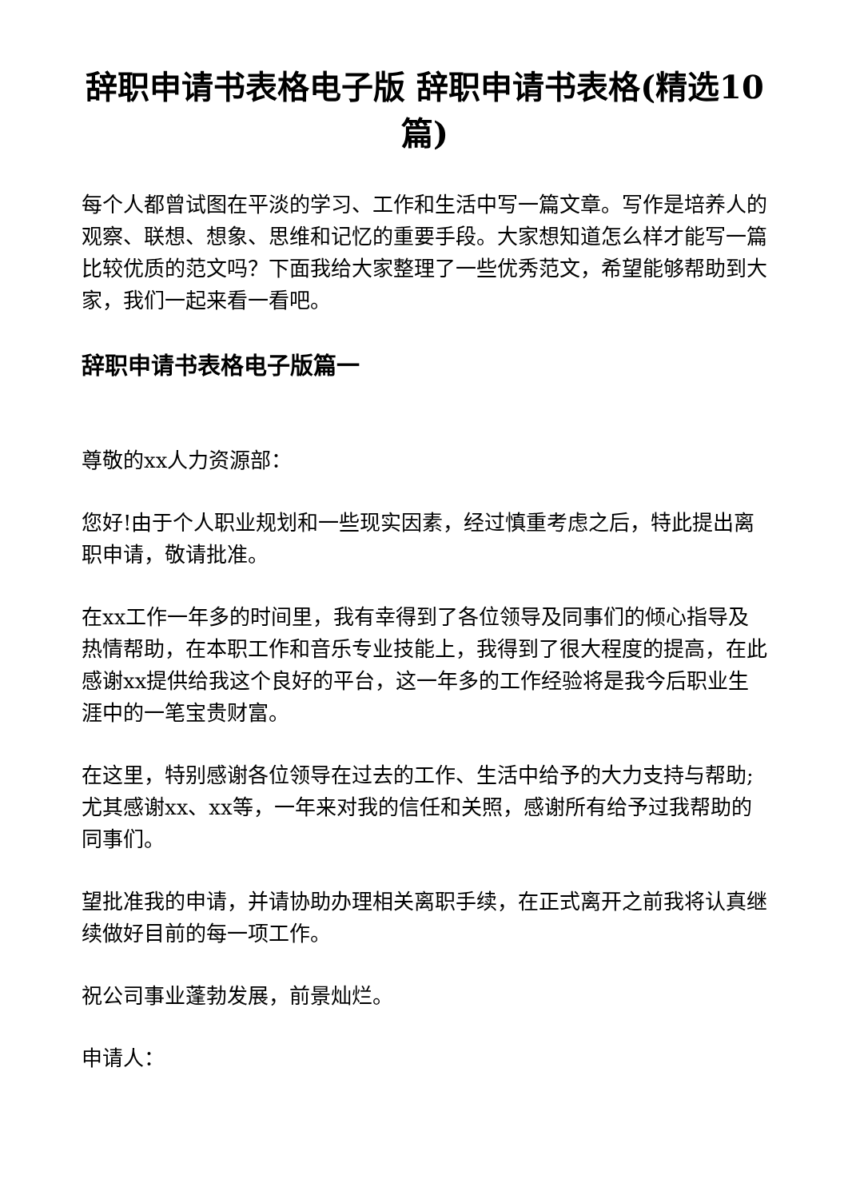辞职申请书表格电子版 辞职申请书表格(精选10篇)
每个人都曾试图在平淡的学习、工作和生活中写一篇文章。写作是培养人的观察、联想、想象、思维和记忆的重要手段。大家想知道怎么样才能写一篇比较优质的范文吗？下面我给大家整理了一些优秀范文，希望能够帮助到大家，我们一起来看一看吧。
辞职申请书表格电子版篇一
尊敬的xx人力资源部：
您好!由于个人职业规划和一些现实因素，经过慎重考虑之后，特此提出离职申请，敬请批准。
在xx工作一年多的时间里，我有幸得到了各位领导及同事们的倾心指导及热情帮助，在本职工作和音乐专业技能上，我得到了很大程度的提高，在此感谢xx提供给我这个良好的平台，这一年多的工作经验将是我今后职业生涯中的一笔宝贵财富。
在这里，特别感谢各位领导在过去的工作、生活中给予的大力支持与帮助;尤其感谢xx、xx等，一年来对我的信任和关照，感谢所有给予过我帮助的同事们。
望批准我的申请，并请协助办理相关离职手续，在正式离开之前我将认真继续做好目前的每一项工作。
祝公司事业蓬勃发展，前景灿烂。
申请人：